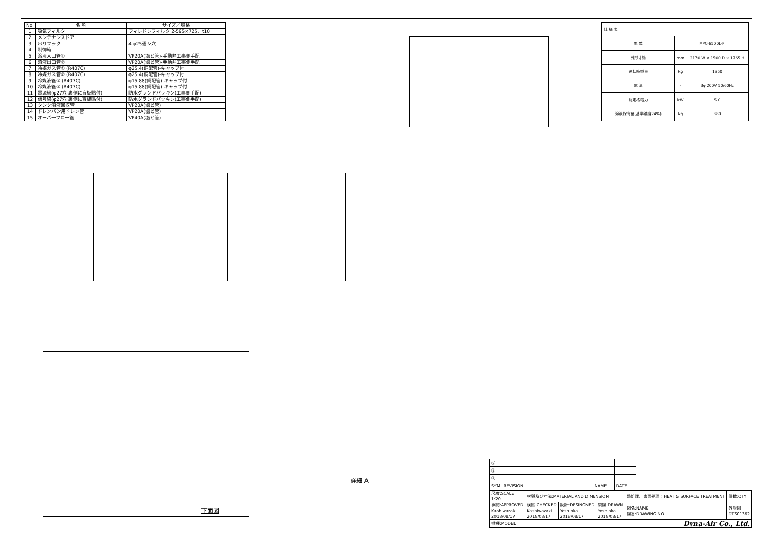| No. | 名 称 | サイズ／規格 |
| --- | --- | --- |
| 1 | 吸気フィルター | フィレドンフィルタ 2-595×725、t10 |
| 2 | メンテナンスドア | |
| 3 | 吊りフック | 4-φ25通シ穴 |
| 4 | 制御箱 | |
| 5 | 溶液入口管① | VP20A(塩ビ管)-手動弁工事側手配 |
| 6 | 溶液出口管② | VP20A(塩ビ管)-手動弁工事側手配 |
| 7 | 冷媒ガス管① (R407C) | φ25.4(銅配管)-キャップ付 |
| 8 | 冷媒ガス管② (R407C) | φ25.4(銅配管)-キャップ付 |
| 9 | 冷媒液管① (R407C) | φ15.88(銅配管)-キャップ付 |
| 10 | 冷媒液管② (R407C) | φ15.88(銅配管)-キャップ付 |
| 11 | 電源線(φ27穴 裏側に盲板貼付) | 防水グランドパッキン(工事側手配) |
| 12 | 信号線(φ27穴 裏側に盲板貼付) | 防水グランドパッキン(工事側手配) |
| 13 | タンク溶液回収管 | VP20A(塩ビ管) |
| 14 | ドレンパン用ドレン管 | VP20A(塩ビ管) |
| 15 | オーバーフロー管 | VP40A(塩ビ管) |
| 仕 様 表 | | |
| 型 式 | MPC-6500L-F | |
| 外形寸法 | mm | 2170 W × 1500 D × 1765 H |
| 運転時重量 | kg | 1350 |
| 電 源 | - | 3φ 200V 50/60Hz |
| 総定格電力 | kW | 5.0 |
| 溶液保有量(基準濃度24%) | kg | 380 |
詳細 A
下面図
| ⓒ | | | |
| ⓑ | | | |
| ⓐ | | | |
| SYM | REVISION | NAME | DATE |
| 尺度:SCALE 1:20 | 材質及び寸法:MATERIAL AND DIMENSION | | | 熱処理、表面処理：HEAT & SURFACE TREATMENT | | 個数:QTY |
| 承認:APPROVED Kashiwazaki 2018/08/17 | 検図:CHECKED Kashiwazaki 2018/08/17 | 設計:DESINGNED Yoshioka 2018/08/17 | 製図:DRAWN Yoshioka 2018/08/17 | 図名:NAME 図番:DRAWING NO | 外形図 DTS01362 | |
| 機種:MODEL | | | | Dyna-Air Co., Ltd. | | |